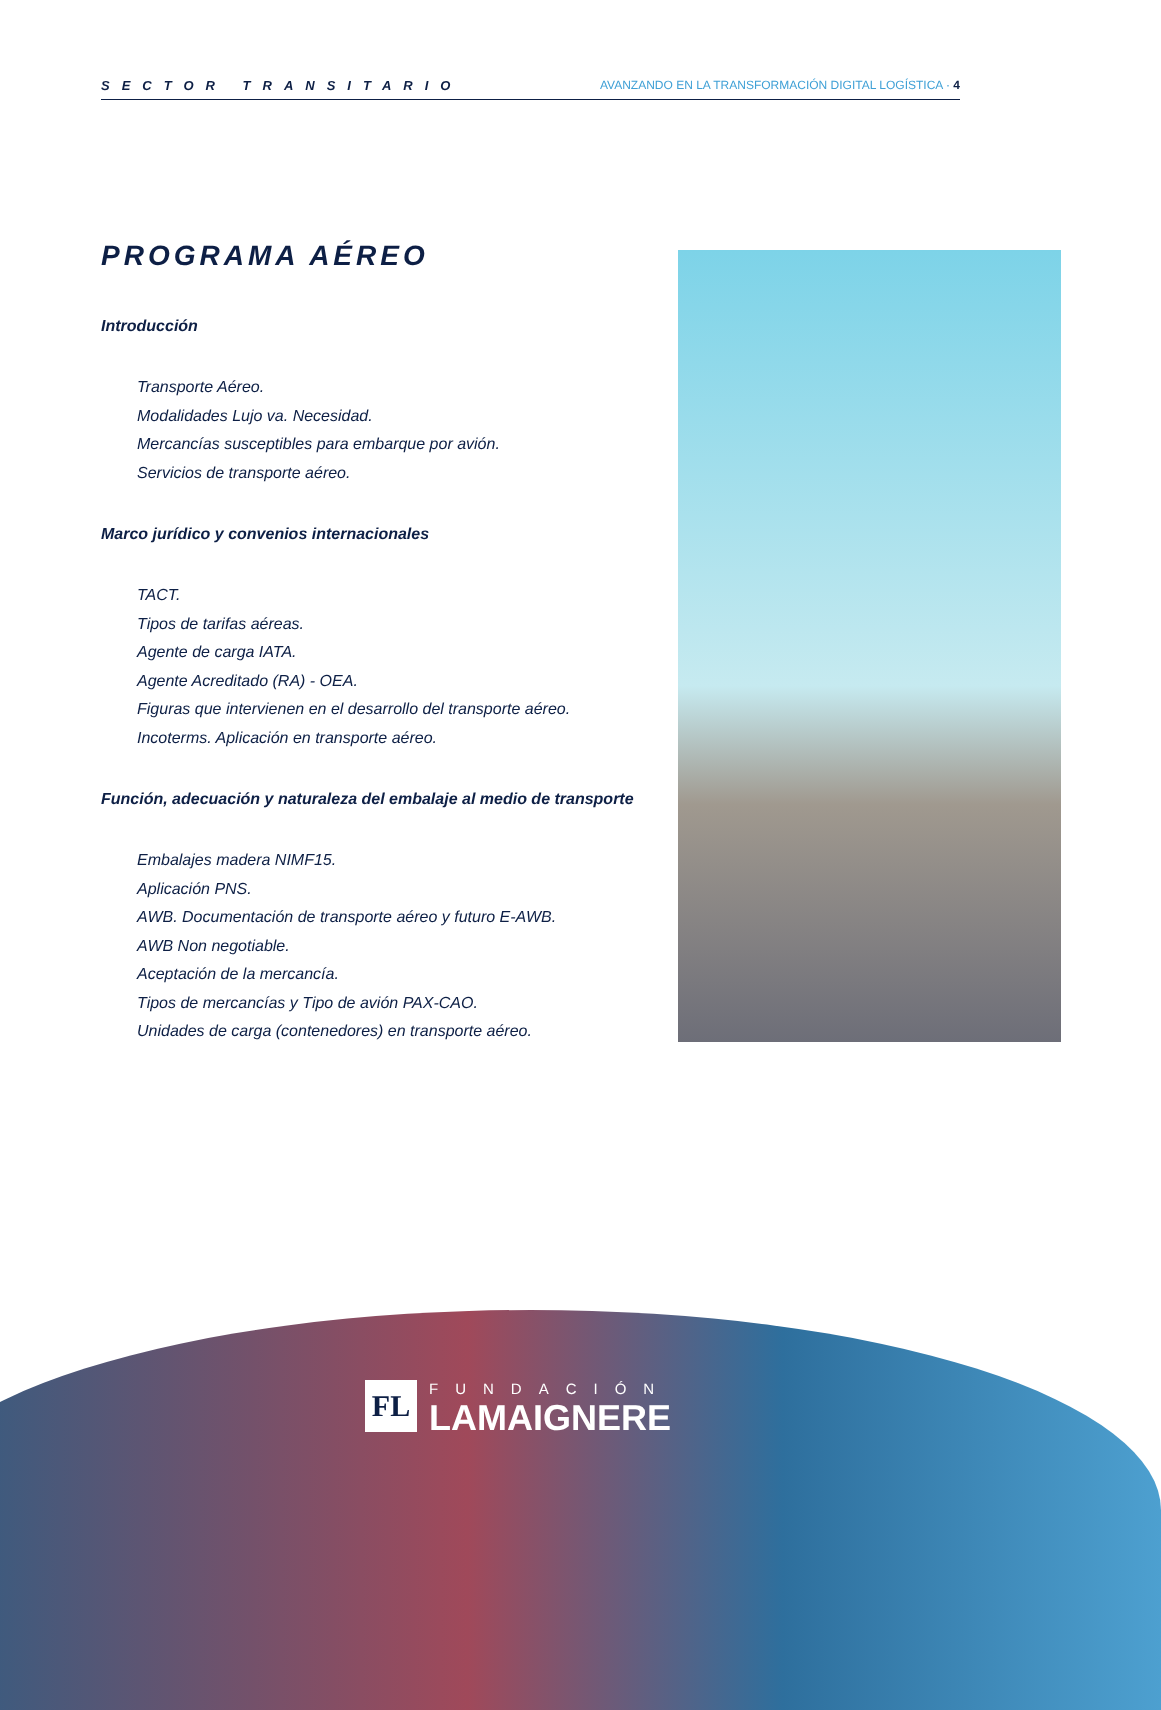SECTOR TRANSITARIO AVANZANDO EN LA TRANSFORMACIÓN DIGITAL LOGÍSTICA · 4
PROGRAMA AÉREO
Introducción
Transporte Aéreo.
Modalidades Lujo va. Necesidad.
Mercancías susceptibles para embarque por avión.
Servicios de transporte aéreo.
Marco jurídico y convenios internacionales
TACT.
Tipos de tarifas aéreas.
Agente de carga IATA.
Agente Acreditado (RA) - OEA.
Figuras que intervienen en el desarrollo del transporte aéreo.
Incoterms. Aplicación en transporte aéreo.
Función, adecuación y naturaleza del embalaje al medio de transporte
Embalajes madera NIMF15.
Aplicación PNS.
AWB. Documentación de transporte aéreo y futuro E-AWB.
AWB Non negotiable.
Aceptación de la mercancía.
Tipos de mercancías y Tipo de avión PAX-CAO.
Unidades de carga (contenedores) en transporte aéreo.
FL
FUNDACIÓN
LAMAIGNERE